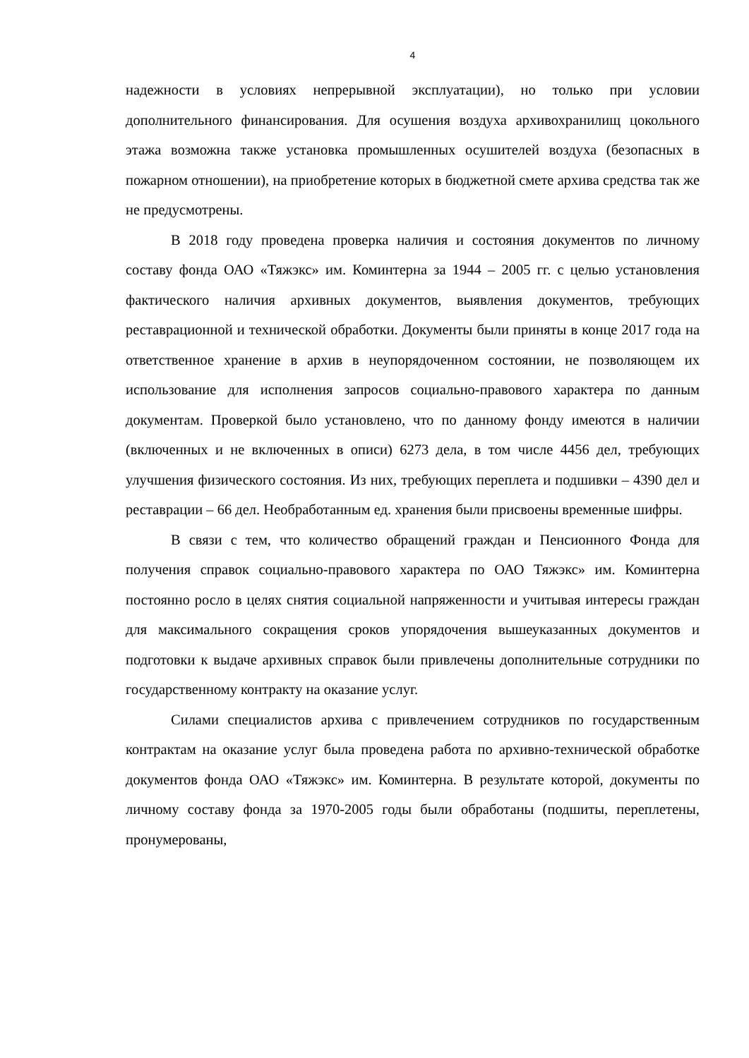4
надежности в условиях непрерывной эксплуатации), но только при условии дополнительного финансирования. Для осушения воздуха архивохранилищ цокольного этажа возможна также установка промышленных осушителей воздуха (безопасных в пожарном отношении), на приобретение которых в бюджетной смете архива средства так же не предусмотрены.
В 2018 году проведена проверка наличия и состояния документов по личному составу фонда ОАО «Тяжэкс» им. Коминтерна за 1944 – 2005 гг. с целью установления фактического наличия архивных документов, выявления документов, требующих реставрационной и технической обработки. Документы были приняты в конце 2017 года на ответственное хранение в архив в неупорядоченном состоянии, не позволяющем их использование для исполнения запросов социально-правового характера по данным документам. Проверкой было установлено, что по данному фонду имеются в наличии (включенных и не включенных в описи) 6273 дела, в том числе 4456 дел, требующих улучшения физического состояния. Из них, требующих переплета и подшивки – 4390 дел и реставрации – 66 дел. Необработанным ед. хранения были присвоены временные шифры.
В связи с тем, что количество обращений граждан и Пенсионного Фонда для получения справок социально-правового характера по ОАО Тяжэкс» им. Коминтерна постоянно росло в целях снятия социальной напряженности и учитывая интересы граждан для максимального сокращения сроков упорядочения вышеуказанных документов и подготовки к выдаче архивных справок были привлечены дополнительные сотрудники по государственному контракту на оказание услуг.
Силами специалистов архива с привлечением сотрудников по государственным контрактам на оказание услуг была проведена работа по архивно-технической обработке документов фонда ОАО «Тяжэкс» им. Коминтерна. В результате которой, документы по личному составу фонда за 1970-2005 годы были обработаны (подшиты, переплетены, пронумерованы,